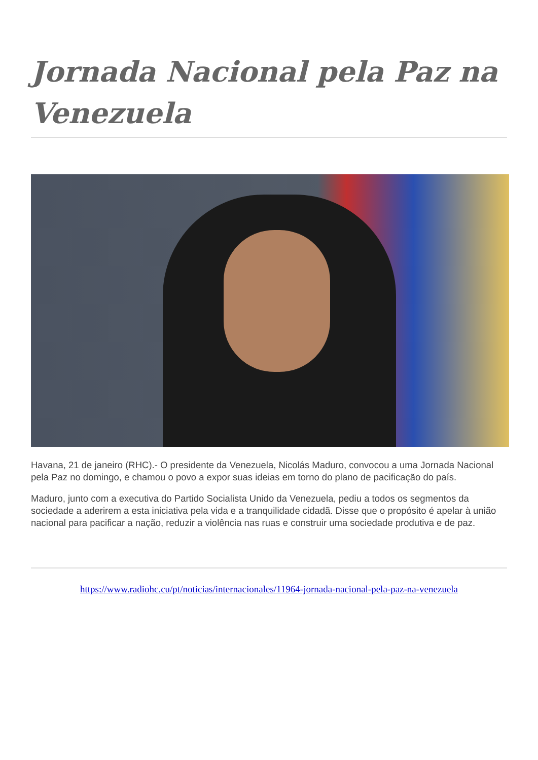Jornada Nacional pela Paz na Venezuela
Havana, 21 de janeiro (RHC).- O presidente da Venezuela, Nicolás Maduro, convocou a uma Jornada Nacional pela Paz no domingo, e chamou o povo a expor suas ideias em torno do plano de pacificação do país.
Maduro, junto com a executiva do Partido Socialista Unido da Venezuela, pediu a todos os segmentos da sociedade a aderirem a esta iniciativa pela vida e a tranquilidade cidadã. Disse que o propósito é apelar à união nacional para pacificar a nação, reduzir a violência nas ruas e construir uma sociedade produtiva e de paz.
https://www.radiohc.cu/pt/noticias/internacionales/11964-jornada-nacional-pela-paz-na-venezuela